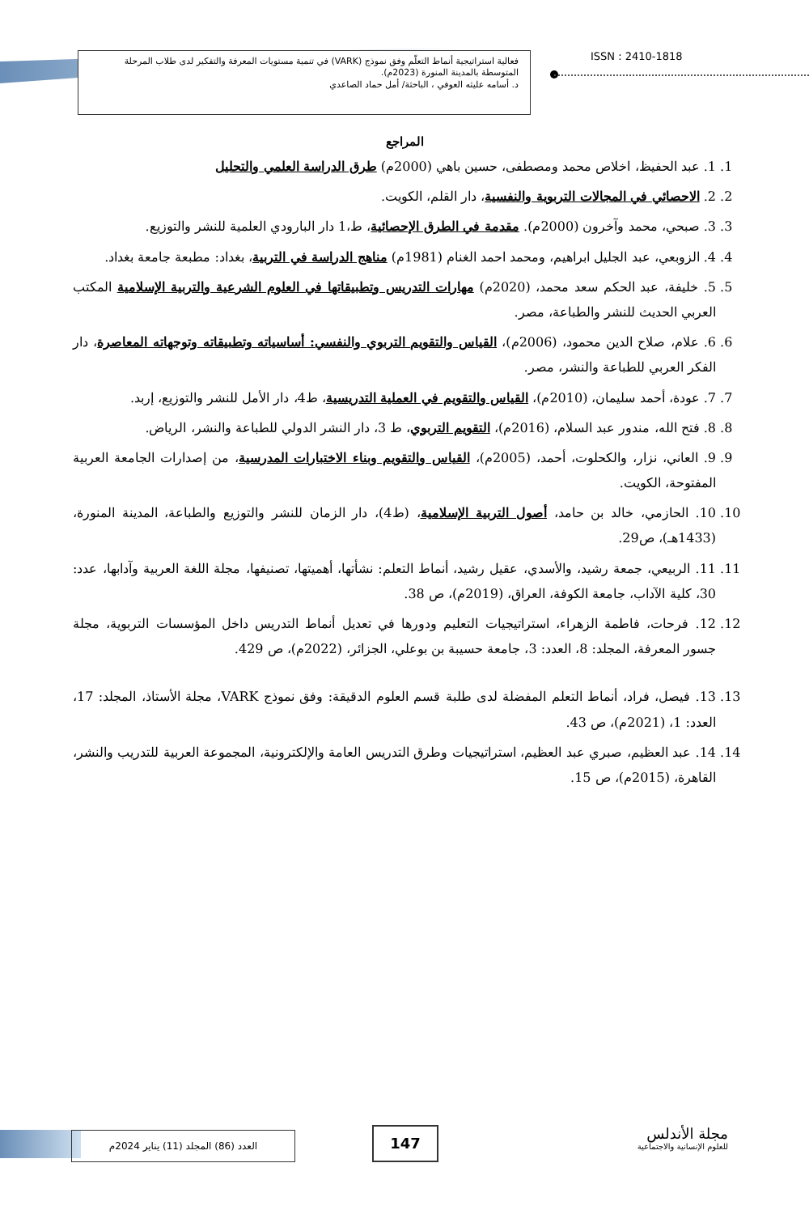فعالية استراتيجية أنماط التعلّم وفق نموذج (VARK) في تنمية مستويات المعرفة والتفكير لدى طلاب المرحلة المتوسطة بالمدينة المنورة (2023م).
د. أسامه عليثه العوفي ، الباحثة/ أمل حماد الصاعدي
ISSN : 2410-1818
المراجع
1. 1. عبد الحفيظ، اخلاص محمد ومصطفى، حسين باهي (2000م) طرق الدراسة العلمي والتحليل
2. 2. الاحصائي في المجالات التربوية والنفسية، دار القلم، الكويت.
3. 3. صبحي، محمد وآخرون (2000م). مقدمة في الطرق الإحصائية، ط،1 دار البارودي العلمية للنشر والتوزيع.
4. 4. الزوبعي، عبد الجليل ابراهيم، ومحمد احمد الغنام (1981م) مناهج الدراسة في التربية، بغداد: مطبعة جامعة بغداد.
5. 5. خليفة، عبد الحكم سعد محمد، (2020م) مهارات التدريس وتطبيقاتها في العلوم الشرعية والتربية الإسلامية المكتب العربي الحديث للنشر والطباعة، مصر.
6. 6. علام، صلاح الدين محمود، (2006م)، القياس والتقويم التربوي والنفسي: أساسياته وتطبيقاته وتوجهاته المعاصرة، دار الفكر العربي للطباعة والنشر، مصر.
7. 7. عودة، أحمد سليمان، (2010م)، القياس والتقويم في العملية التدريسية، ط4، دار الأمل للنشر والتوزيع، إربد.
8. 8. فتح الله، مندور عبد السلام، (2016م)، التقويم التربوي، ط 3، دار النشر الدولي للطباعة والنشر، الرياض.
9. 9. العاني، نزار، والكحلوت، أحمد، (2005م)، القياس والتقويم وبناء الاختبارات المدرسية، من إصدارات الجامعة العربية المفتوحة، الكويت.
10. 10. الحازمي، خالد بن حامد، أصول التربية الإسلامية، (ط4)، دار الزمان للنشر والتوزيع والطباعة، المدينة المنورة، (1433هـ)، ص29.
11. 11. الربيعي، جمعة رشيد، والأسدي، عقيل رشيد، أنماط التعلم: نشأتها، أهميتها، تصنيفها، مجلة اللغة العربية وآدابها، عدد: 30، كلية الآداب، جامعة الكوفة، العراق، (2019م)، ص 38.
12. 12. فرحات، فاطمة الزهراء، استراتيجيات التعليم ودورها في تعديل أنماط التدريس داخل المؤسسات التربوية، مجلة جسور المعرفة، المجلد: 8، العدد: 3، جامعة حسيبة بن بوعلي، الجزائر، (2022م)، ص 429.
13. 13. فيصل، فراد، أنماط التعلم المفضلة لدى طلبة قسم العلوم الدقيقة: وفق نموذج VARK، مجلة الأستاذ، المجلد: 17، العدد: 1، (2021م)، ص 43.
14. 14. عبد العظيم، صبري عبد العظيم، استراتيجيات وطرق التدريس العامة والإلكترونية، المجموعة العربية للتدريب والنشر، القاهرة، (2015م)، ص 15.
العدد (86) المجلد (11) يناير 2024م 147
مجلة الأندلس
للعلوم الإنسانية والاجتماعية